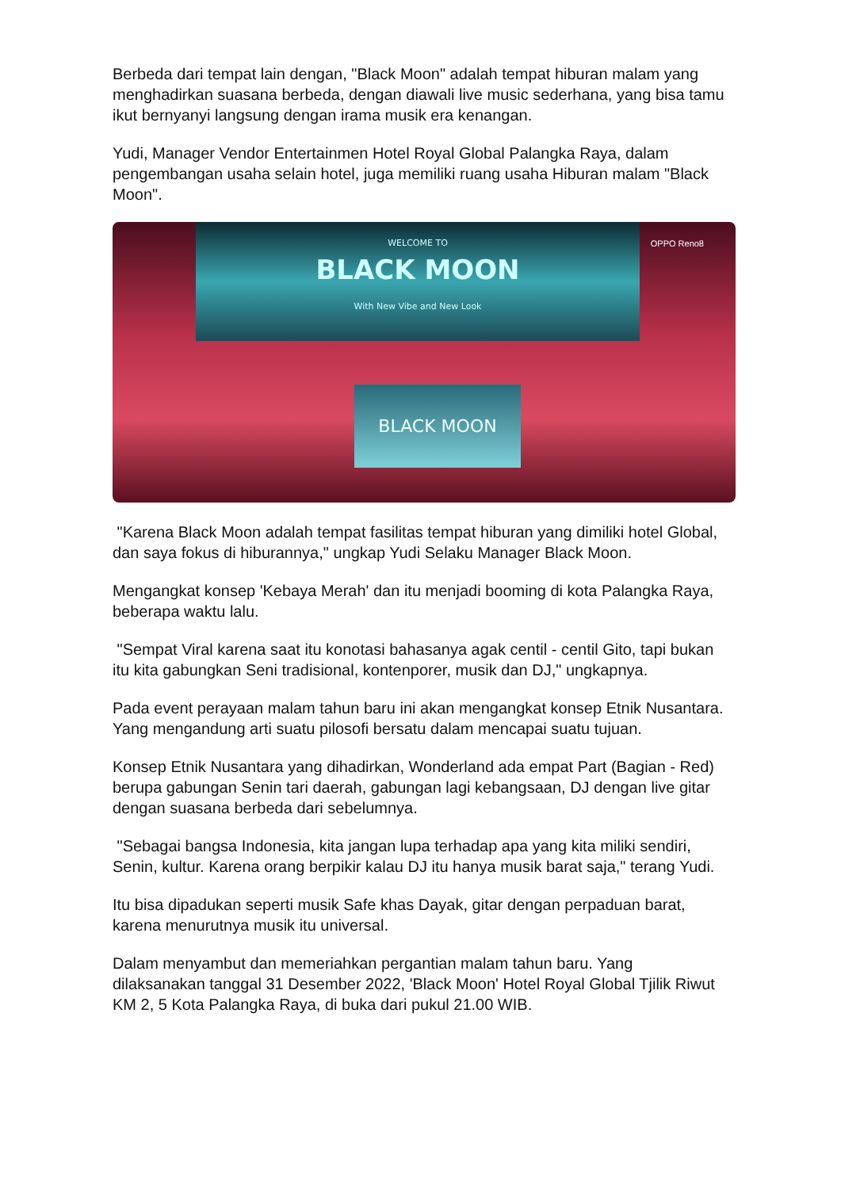Berbeda dari tempat lain dengan, "Black Moon" adalah tempat hiburan malam yang menghadirkan suasana berbeda, dengan diawali live music sederhana, yang bisa tamu ikut bernyanyi langsung dengan irama musik era kenangan.
Yudi, Manager Vendor Entertainmen Hotel Royal Global Palangka Raya, dalam pengembangan usaha selain hotel, juga memiliki ruang usaha Hiburan malam "Black Moon".
WELCOME TO
BLACK MOON
With New Vibe and New Look
BLACK MOON
OPPO Reno8
"Karena Black Moon adalah tempat fasilitas tempat hiburan yang dimiliki hotel Global, dan saya fokus di hiburannya," ungkap Yudi Selaku Manager Black Moon.
Mengangkat konsep 'Kebaya Merah' dan itu menjadi booming di kota Palangka Raya, beberapa waktu lalu.
"Sempat Viral karena saat itu konotasi bahasanya agak centil - centil Gito, tapi bukan itu kita gabungkan Seni tradisional, kontenporer, musik dan DJ," ungkapnya.
Pada event perayaan malam tahun baru ini akan mengangkat konsep Etnik Nusantara. Yang mengandung arti suatu pilosofi bersatu dalam mencapai suatu tujuan.
Konsep Etnik Nusantara yang dihadirkan, Wonderland ada empat Part (Bagian - Red) berupa gabungan Senin tari daerah, gabungan lagi kebangsaan, DJ dengan live gitar dengan suasana berbeda dari sebelumnya.
"Sebagai bangsa Indonesia, kita jangan lupa terhadap apa yang kita miliki sendiri, Senin, kultur. Karena orang berpikir kalau DJ itu hanya musik barat saja," terang Yudi.
Itu bisa dipadukan seperti musik Safe khas Dayak, gitar dengan perpaduan barat, karena menurutnya musik itu universal.
Dalam menyambut dan memeriahkan pergantian malam tahun baru. Yang dilaksanakan tanggal 31 Desember 2022, 'Black Moon' Hotel Royal Global Tjilik Riwut KM 2, 5 Kota Palangka Raya, di buka dari pukul 21.00 WIB.